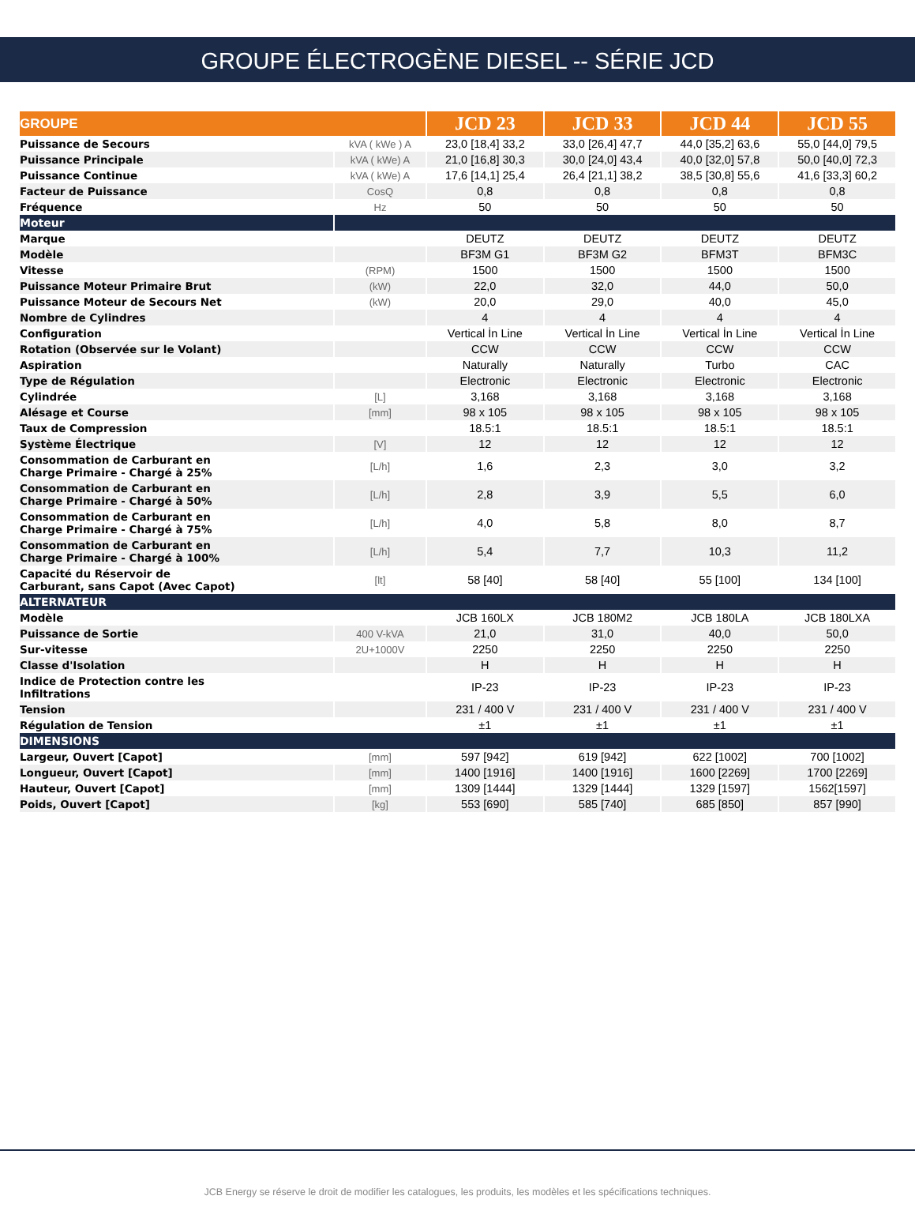GROUPE ÉLECTROGÈNE DIESEL -- SÉRIE JCD
| GROUPE | | JCD 23 | JCD 33 | JCD 44 | JCD 55 |
| --- | --- | --- | --- | --- | --- |
| Puissance de Secours | kVA ( kWe ) A | 23,0 [18,4] 33,2 | 33,0 [26,4] 47,7 | 44,0 [35,2] 63,6 | 55,0 [44,0] 79,5 |
| Puissance Principale | kVA ( kWe) A | 21,0 [16,8] 30,3 | 30,0 [24,0] 43,4 | 40,0 [32,0] 57,8 | 50,0 [40,0] 72,3 |
| Puissance Continue | kVA ( kWe) A | 17,6 [14,1] 25,4 | 26,4 [21,1] 38,2 | 38,5 [30,8] 55,6 | 41,6 [33,3] 60,2 |
| Facteur de Puissance | CosQ | 0,8 | 0,8 | 0,8 | 0,8 |
| Fréquence | Hz | 50 | 50 | 50 | 50 |
| Moteur | | | | | |
| Marque | | DEUTZ | DEUTZ | DEUTZ | DEUTZ |
| Modèle | | BF3M G1 | BF3M G2 | BFM3T | BFM3C |
| Vitesse | (RPM) | 1500 | 1500 | 1500 | 1500 |
| Puissance Moteur Primaire Brut | (kW) | 22,0 | 32,0 | 44,0 | 50,0 |
| Puissance Moteur de Secours Net | (kW) | 20,0 | 29,0 | 40,0 | 45,0 |
| Nombre de Cylindres | | 4 | 4 | 4 | 4 |
| Configuration | | Vertical İn Line | Vertical İn Line | Vertical İn Line | Vertical İn Line |
| Rotation (Observée sur le Volant) | | CCW | CCW | CCW | CCW |
| Aspiration | | Naturally | Naturally | Turbo | CAC |
| Type de Régulation | | Electronic | Electronic | Electronic | Electronic |
| Cylindrée | [L] | 3,168 | 3,168 | 3,168 | 3,168 |
| Alésage et Course | [mm] | 98 x 105 | 98 x 105 | 98 x 105 | 98 x 105 |
| Taux de Compression | | 18.5:1 | 18.5:1 | 18.5:1 | 18.5:1 |
| Système Électrique | [V] | 12 | 12 | 12 | 12 |
| Consommation de Carburant en Charge Primaire - Chargé à 25% | [L/h] | 1,6 | 2,3 | 3,0 | 3,2 |
| Consommation de Carburant en Charge Primaire - Chargé à 50% | [L/h] | 2,8 | 3,9 | 5,5 | 6,0 |
| Consommation de Carburant en Charge Primaire - Chargé à 75% | [L/h] | 4,0 | 5,8 | 8,0 | 8,7 |
| Consommation de Carburant en Charge Primaire - Chargé à 100% | [L/h] | 5,4 | 7,7 | 10,3 | 11,2 |
| Capacité du Réservoir de Carburant, sans Capot (Avec Capot) | [lt] | 58 [40] | 58 [40] | 55 [100] | 134 [100] |
| ALTERNATEUR | | | | | |
| Modèle | | JCB 160LX | JCB 180M2 | JCB 180LA | JCB 180LXA |
| Puissance de Sortie | 400 V-kVA | 21,0 | 31,0 | 40,0 | 50,0 |
| Sur-vitesse | 2U+1000V | 2250 | 2250 | 2250 | 2250 |
| Classe d'Isolation | | H | H | H | H |
| Indice de Protection contre les Infiltrations | | IP-23 | IP-23 | IP-23 | IP-23 |
| Tension | | 231 / 400 V | 231 / 400 V | 231 / 400 V | 231 / 400 V |
| Régulation de Tension | | ±1 | ±1 | ±1 | ±1 |
| DIMENSIONS | | | | | |
| Largeur, Ouvert [Capot] | [mm] | 597 [942] | 619 [942] | 622 [1002] | 700 [1002] |
| Longueur, Ouvert [Capot] | [mm] | 1400 [1916] | 1400 [1916] | 1600 [2269] | 1700 [2269] |
| Hauteur, Ouvert [Capot] | [mm] | 1309 [1444] | 1329 [1444] | 1329 [1597] | 1562[1597] |
| Poids, Ouvert [Capot] | [kg] | 553 [690] | 585 [740] | 685 [850] | 857 [990] |
JCB Energy se réserve le droit de modifier les catalogues, les produits, les modèles et les spécifications techniques.